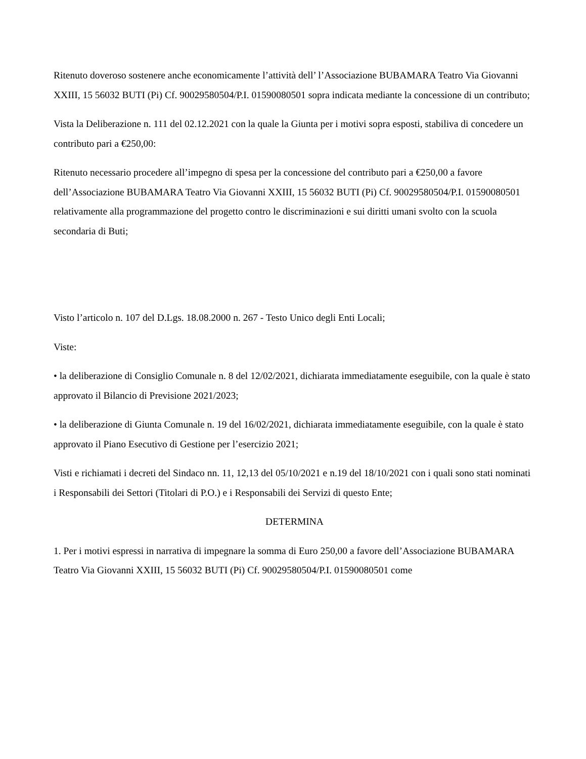Ritenuto doveroso sostenere anche economicamente l’attività dell’ l’Associazione BUBAMARA Teatro Via Giovanni XXIII, 15 56032 BUTI (Pi) Cf. 90029580504/P.I. 01590080501 sopra indicata mediante la concessione di un contributo;
Vista la Deliberazione n. 111 del 02.12.2021 con la quale la Giunta per i motivi sopra esposti, stabiliva di concedere un contributo pari a €250,00:
Ritenuto necessario procedere all’impegno di spesa per la concessione del contributo pari a €250,00 a favore dell’Associazione BUBAMARA Teatro Via Giovanni XXIII, 15 56032 BUTI (Pi) Cf. 90029580504/P.I. 01590080501 relativamente alla programmazione del progetto contro le discriminazioni e sui diritti umani svolto con la scuola secondaria di Buti;
Visto l’articolo n. 107 del D.Lgs. 18.08.2000 n. 267 - Testo Unico degli Enti Locali;
Viste:
• la deliberazione di Consiglio Comunale n. 8 del 12/02/2021, dichiarata immediatamente eseguibile, con la quale è stato approvato il Bilancio di Previsione 2021/2023;
• la deliberazione di Giunta Comunale n. 19 del 16/02/2021, dichiarata immediatamente eseguibile, con la quale è stato approvato il Piano Esecutivo di Gestione per l’esercizio 2021;
Visti e richiamati i decreti del Sindaco nn. 11, 12,13 del 05/10/2021 e n.19 del 18/10/2021 con i quali sono stati nominati i Responsabili dei Settori (Titolari di P.O.) e i Responsabili dei Servizi di questo Ente;
DETERMINA
1. Per i motivi espressi in narrativa di impegnare la somma di Euro 250,00 a favore dell’Associazione BUBAMARA Teatro Via Giovanni XXIII, 15 56032 BUTI (Pi) Cf. 90029580504/P.I. 01590080501 come